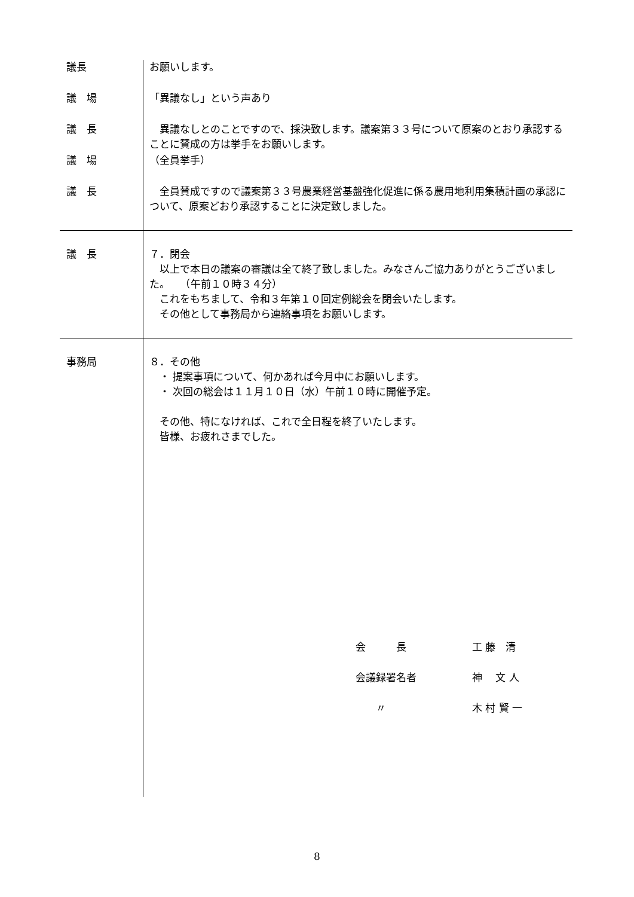| 議長 | お願いします。 |
| 議 場 | 「異議なし」という声あり |
| 議 長 | 異議なしとのことですので、採決致します。議案第３３号について原案のとおり承認することに賛成の方は挙手をお願いします。 |
| 議 場 | （全員挙手） |
| 議 長 | 全員賛成ですので議案第３３号農業経営基盤強化促進に係る農用地利用集積計画の承認について、原案どおり承認することに決定致しました。 |
| 議 長 | ７．閉会 以上で本日の議案の審議は全て終了致しました。みなさんご協力ありがとうございました。 （午前１０時３４分） これをもちまして、令和３年第１０回定例総会を閉会いたします。 その他として事務局から連絡事項をお願いします。 |
| 事務局 | ８．その他 ・ 提案事項について、何かあれば今月中にお願いします。 ・ 次回の総会は１１月１０日（水）午前１０時に開催予定。 その他、特になければ、これで全日程を終了いたします。 皆様、お疲れさまでした。 |
会　　　長 工 藤　清
会議録署名者 神　 文 人
　　〃 木 村 賢 一
8